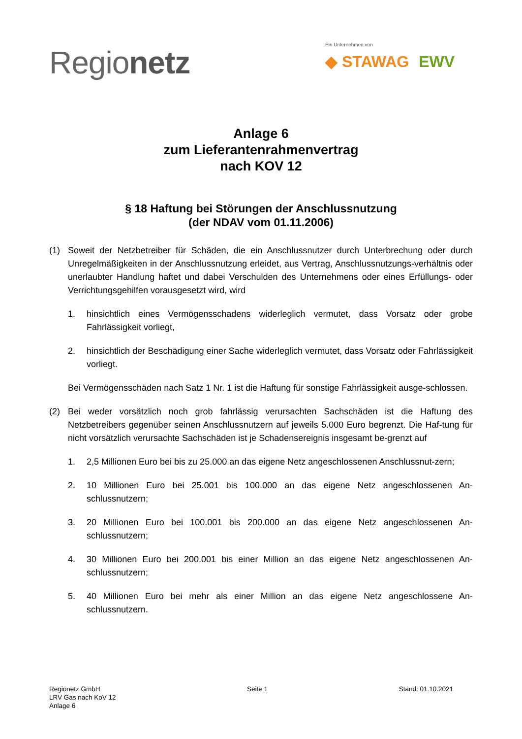Regionetz
Ein Unternehmen von
◆ STAWAG EWV
Anlage 6
zum Lieferantenrahmenvertrag
nach KOV 12
§ 18 Haftung bei Störungen der Anschlussnutzung
(der NDAV vom 01.11.2006)
(1) Soweit der Netzbetreiber für Schäden, die ein Anschlussnutzer durch Unterbrechung oder durch Unregelmäßigkeiten in der Anschlussnutzung erleidet, aus Vertrag, Anschlussnutzungs-verhältnis oder unerlaubter Handlung haftet und dabei Verschulden des Unternehmens oder eines Erfüllungs- oder Verrichtungsgehilfen vorausgesetzt wird, wird
1. hinsichtlich eines Vermögensschadens widerleglich vermutet, dass Vorsatz oder grobe Fahrlässigkeit vorliegt,
2. hinsichtlich der Beschädigung einer Sache widerleglich vermutet, dass Vorsatz oder Fahrlässigkeit vorliegt.
Bei Vermögensschäden nach Satz 1 Nr. 1 ist die Haftung für sonstige Fahrlässigkeit ausge-schlossen.
(2) Bei weder vorsätzlich noch grob fahrlässig verursachten Sachschäden ist die Haftung des Netzbetreibers gegenüber seinen Anschlussnutzern auf jeweils 5.000 Euro begrenzt. Die Haf-tung für nicht vorsätzlich verursachte Sachschäden ist je Schadensereignis insgesamt be-grenzt auf
1. 2,5 Millionen Euro bei bis zu 25.000 an das eigene Netz angeschlossenen Anschlussnut-zern;
2. 10 Millionen Euro bei 25.001 bis 100.000 an das eigene Netz angeschlossenen An-schlussnutzern;
3. 20 Millionen Euro bei 100.001 bis 200.000 an das eigene Netz angeschlossenen An-schlussnutzern;
4. 30 Millionen Euro bei 200.001 bis einer Million an das eigene Netz angeschlossenen An-schlussnutzern;
5. 40 Millionen Euro bei mehr als einer Million an das eigene Netz angeschlossene An-schlussnutzern.
Regionetz GmbH
LRV Gas nach KoV 12
Anlage 6
Seite 1 Stand: 01.10.2021